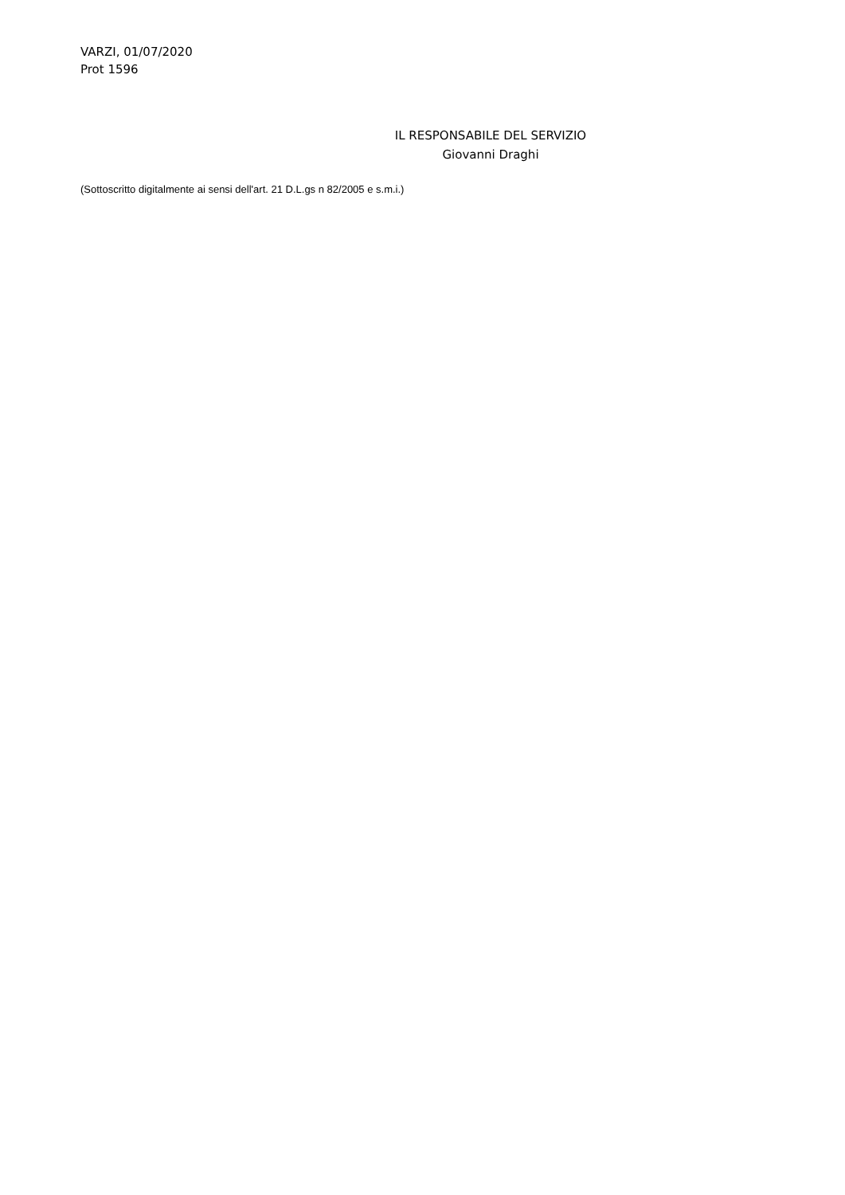VARZI, 01/07/2020
Prot 1596
IL RESPONSABILE DEL SERVIZIO
Giovanni Draghi
(Sottoscritto digitalmente ai sensi dell'art. 21 D.L.gs n 82/2005 e s.m.i.)